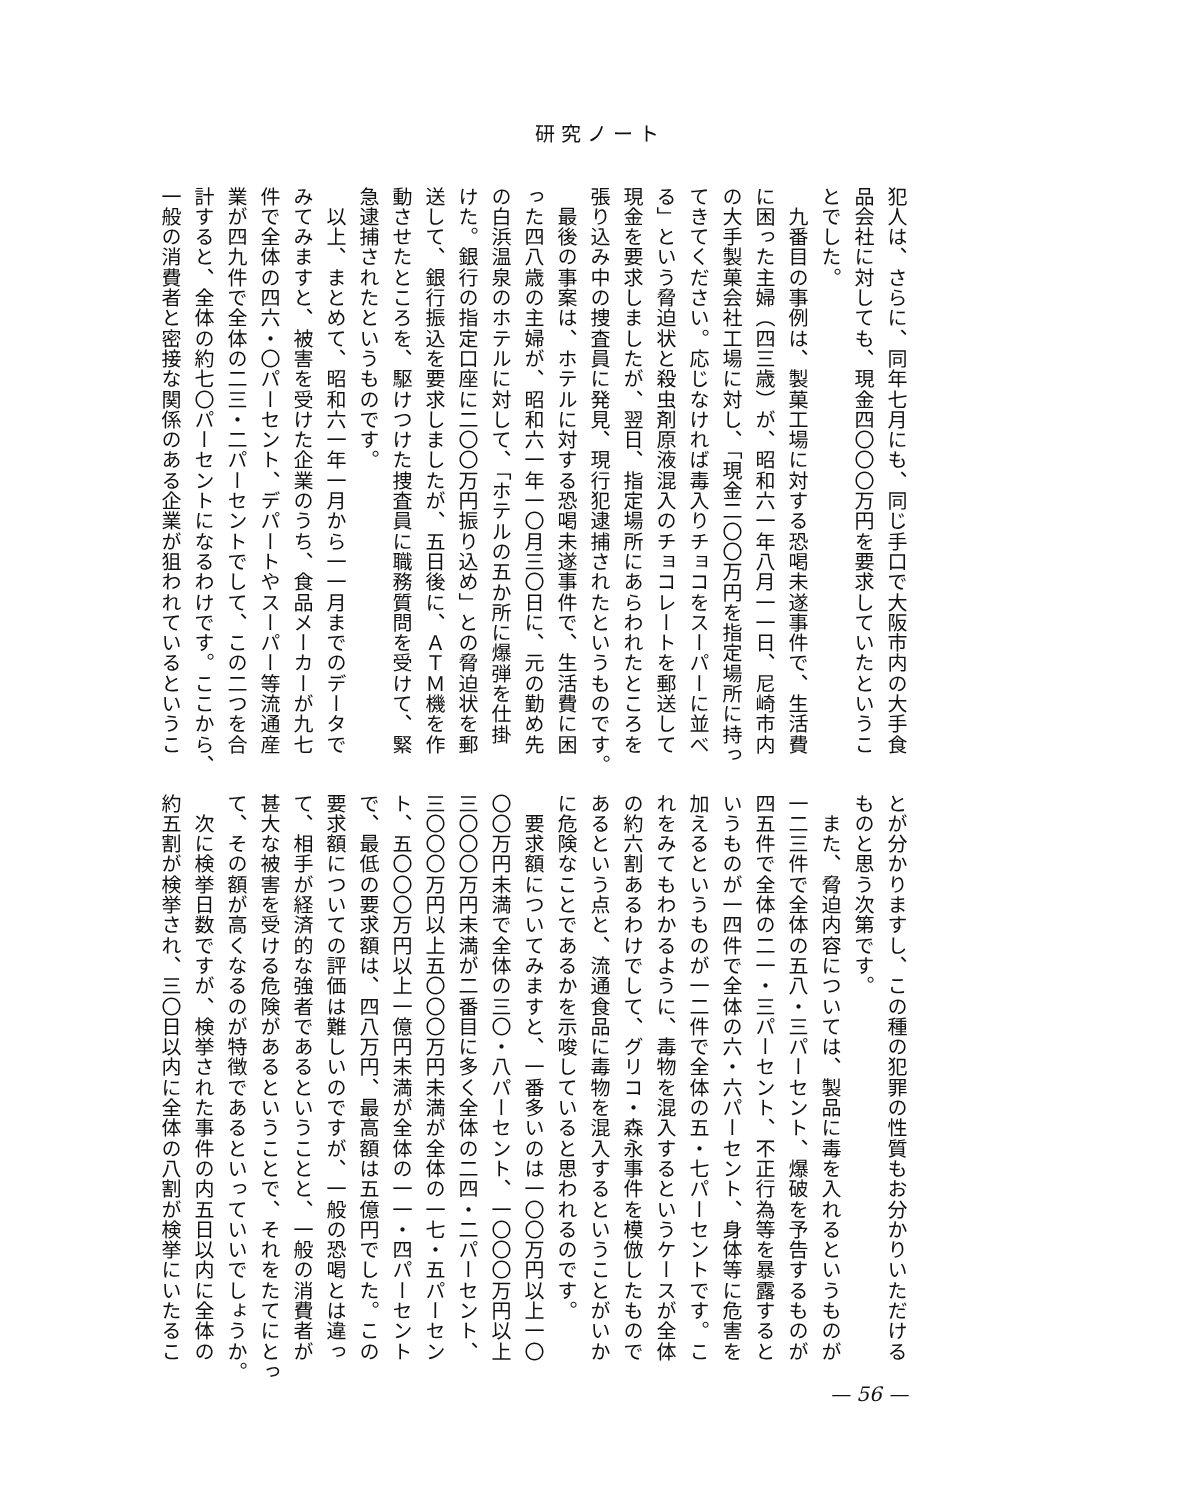研究ノート
犯人は、さらに、同年七月にも、同じ手口で大阪市内の大手食
品会社に対しても、現金四〇〇〇万円を要求していたというこ
とでした。
　九番目の事例は、製菓工場に対する恐喝未遂事件で、生活費
に困った主婦（四三歳）が、昭和六一年八月一一日、尼崎市内
の大手製菓会社工場に対し、「現金二〇〇万円を指定場所に持っ
てきてください。応じなければ毒入りチョコをスーパーに並べ
る」という脅迫状と殺虫剤原液混入のチョコレートを郵送して
現金を要求しましたが、翌日、指定場所にあらわれたところを
張り込み中の捜査員に発見、現行犯逮捕されたというものです。
　最後の事案は、ホテルに対する恐喝未遂事件で、生活費に困
った四八歳の主婦が、昭和六一年一〇月三〇日に、元の勤め先
の白浜温泉のホテルに対して、「ホテルの五か所に爆弾を仕掛
けた。銀行の指定口座に二〇〇万円振り込め」との脅迫状を郵
送して、銀行振込を要求しましたが、五日後に、ＡＴＭ機を作
動させたところを、駆けつけた捜査員に職務質問を受けて、緊
急逮捕されたというものです。
　以上、まとめて、昭和六一年一月から一一月までのデータで
みてみますと、被害を受けた企業のうち、食品メーカーが九七
件で全体の四六・〇パーセント、デパートやスーパー等流通産
業が四九件で全体の二三・二パーセントでして、この二つを合
計すると、全体の約七〇パーセントになるわけです。ここから、
一般の消費者と密接な関係のある企業が狙われているというこ
とが分かりますし、この種の犯罪の性質もお分かりいただける
ものと思う次第です。
　また、脅迫内容については、製品に毒を入れるというものが
一二三件で全体の五八・三パーセント、爆破を予告するものが
四五件で全体の二一・三パーセント、不正行為等を暴露すると
いうものが一四件で全体の六・六パーセント、身体等に危害を
加えるというものが一二件で全体の五・七パーセントです。こ
れをみてもわかるように、毒物を混入するというケースが全体
の約六割あるわけでして、グリコ・森永事件を模倣したもので
あるという点と、流通食品に毒物を混入するということがいか
に危険なことであるかを示唆していると思われるのです。
　要求額についてみますと、一番多いのは一〇〇万円以上一〇
〇〇万円未満で全体の三〇・八パーセント、一〇〇〇万円以上
三〇〇〇万円未満が二番目に多く全体の二四・二パーセント、
三〇〇〇万円以上五〇〇〇万円未満が全体の一七・五パーセン
ト、五〇〇〇万円以上一億円未満が全体の一一・四パーセント
で、最低の要求額は、四八万円、最高額は五億円でした。この
要求額についての評価は難しいのですが、一般の恐喝とは違っ
て、相手が経済的な強者であるということと、一般の消費者が
甚大な被害を受ける危険があるということで、それをたてにとっ
て、その額が高くなるのが特徴であるといっていいでしょうか。
　次に検挙日数ですが、検挙された事件の内五日以内に全体の
約五割が検挙され、三〇日以内に全体の八割が検挙にいたるこ
— 56 —